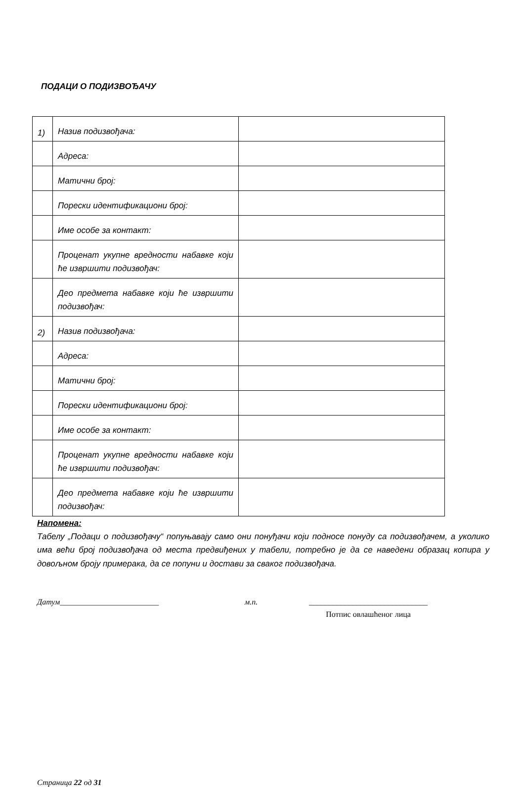ПОДАЦИ О ПОДИЗВОЂАЧУ
| 1) | Назив подизвођача: | |
| | Адреса: | |
| | Матични број: | |
| | Порески идентификациони број: | |
| | Име особе за контакт: | |
| | Проценат укупне вредности набавке који ће извршити подизвођач: | |
| | Део предмета набавке који ће извршити подизвођач: | |
| 2) | Назив подизвођача: | |
| | Адреса: | |
| | Матични број: | |
| | Порески идентификациони број: | |
| | Име особе за контакт: | |
| | Проценат укупне вредности набавке који ће извршити подизвођач: | |
| | Део предмета набавке који ће извршити подизвођач: | |
Напомена:
Табелу „Подаци о подизвођачу“ попуњавају само они понуђачи који подносе понуду са подизвођачем, а уколико има већи број подизвођача од места предвиђених у табели, потребно је да се наведени образац копира у довољном броју примерака, да се попуни и достави за сваког подизвођача.
Датум_________________________ м.п. ______________________________
Потпис овлашћеног лица
Страница 22 од 31